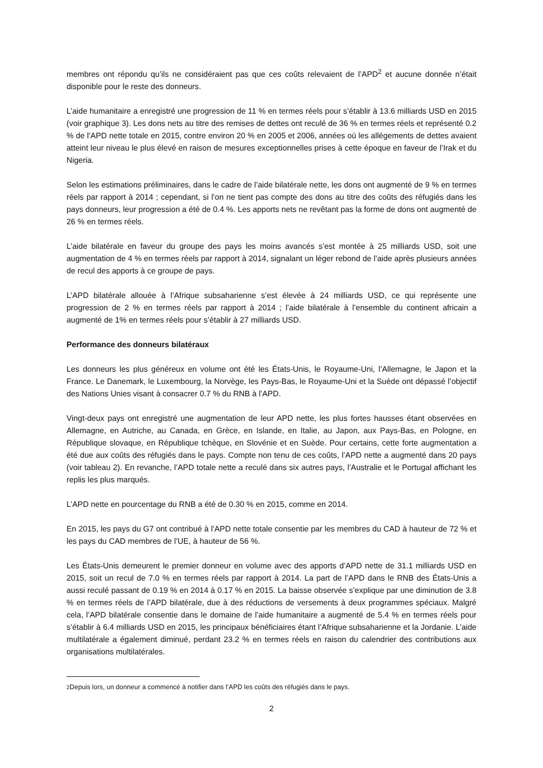membres ont répondu qu’ils ne considéraient pas que ces coûts relevaient de l’APD<sup>2</sup> et aucune donnée n’était disponible pour le reste des donneurs.
L’aide humanitaire a enregistré une progression de 11 % en termes réels pour s’établir à 13.6 milliards USD en 2015 (voir graphique 3). Les dons nets au titre des remises de dettes ont reculé de 36 % en termes réels et représenté 0.2 % de l’APD nette totale en 2015, contre environ 20 % en 2005 et 2006, années où les allégements de dettes avaient atteint leur niveau le plus élevé en raison de mesures exceptionnelles prises à cette époque en faveur de l’Irak et du Nigeria.
Selon les estimations préliminaires, dans le cadre de l’aide bilatérale nette, les dons ont augmenté de 9 % en termes réels par rapport à 2014 ; cependant, si l’on ne tient pas compte des dons au titre des coûts des réfugiés dans les pays donneurs, leur progression a été de 0.4 %. Les apports nets ne revêtant pas la forme de dons ont augmenté de 26 % en termes réels.
L’aide bilatérale en faveur du groupe des pays les moins avancés s’est montée à 25 milliards USD, soit une augmentation de 4 % en termes réels par rapport à 2014, signalant un léger rebond de l’aide après plusieurs années de recul des apports à ce groupe de pays.
L’APD bilatérale allouée à l’Afrique subsaharienne s’est élevée à 24 milliards USD, ce qui représente une progression de 2 % en termes réels par rapport à 2014 ; l’aide bilatérale à l’ensemble du continent africain a augmenté de 1% en termes réels pour s’établir à 27 milliards USD.
Performance des donneurs bilatéraux
Les donneurs les plus généreux en volume ont été les États-Unis, le Royaume-Uni, l’Allemagne, le Japon et la France. Le Danemark, le Luxembourg, la Norvège, les Pays-Bas, le Royaume-Uni et la Suède ont dépassé l’objectif des Nations Unies visant à consacrer 0.7 % du RNB à l’APD.
Vingt-deux pays ont enregistré une augmentation de leur APD nette, les plus fortes hausses étant observées en Allemagne, en Autriche, au Canada, en Grèce, en Islande, en Italie, au Japon, aux Pays-Bas, en Pologne, en République slovaque, en République tchèque, en Slovénie et en Suède. Pour certains, cette forte augmentation a été due aux coûts des réfugiés dans le pays. Compte non tenu de ces coûts, l’APD nette a augmenté dans 20 pays (voir tableau 2). En revanche, l’APD totale nette a reculé dans six autres pays, l’Australie et le Portugal affichant les replis les plus marqués.
L’APD nette en pourcentage du RNB a été de 0.30 % en 2015, comme en 2014.
En 2015, les pays du G7 ont contribué à l’APD nette totale consentie par les membres du CAD à hauteur de 72 % et les pays du CAD membres de l’UE, à hauteur de 56 %.
Les États-Unis demeurent le premier donneur en volume avec des apports d’APD nette de 31.1 milliards USD en 2015, soit un recul de 7.0 % en termes réels par rapport à 2014. La part de l’APD dans le RNB des États-Unis a aussi reculé passant de 0.19 % en 2014 à 0.17 % en 2015. La baisse observée s’explique par une diminution de 3.8 % en termes réels de l’APD bilatérale, due à des réductions de versements à deux programmes spéciaux. Malgré cela, l’APD bilatérale consentie dans le domaine de l’aide humanitaire a augmenté de 5.4 % en termes réels pour s’établir à 6.4 milliards USD en 2015, les principaux bénéficiaires étant l’Afrique subsaharienne et la Jordanie. L’aide multilatérale a également diminué, perdant 23.2 % en termes réels en raison du calendrier des contributions aux organisations multilatérales.
<sup>2</sup> Depuis lors, un donneur a commencé à notifier dans l’APD les coûts des réfugiés dans le pays.
2